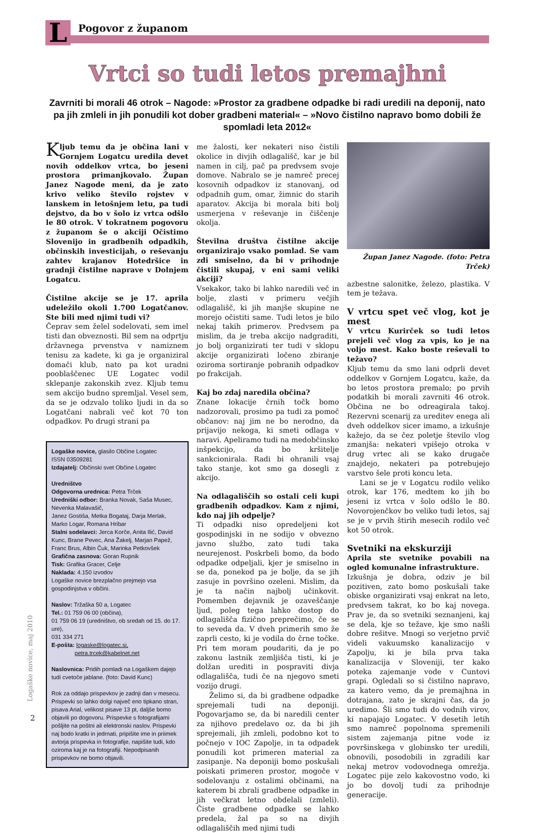L Pogovor z županom
Vrtci so tudi letos premajhni
Zavrniti bi morali 46 otrok – Nagode: »Prostor za gradbene odpadke bi radi uredili na deponij, nato pa jih zmleli in jih ponudili kot dober gradbeni material« – »Novo čistilno napravo bomo dobili že spomladi leta 2012«
Kljub temu da je občina lani v Gornjem Logatcu uredila devet novih oddelkov vrtca, bo jeseni prostora primanjkovalo. Župan Janez Nagode meni, da je zato krivo veliko število rojstev v lanskem in letošnjem letu, pa tudi dejstvo, da bo v šolo iz vrtca odšlo le 80 otrok. V tokratnem pogovoru z županom še o akciji Očistimo Slovenijo in gradbenih odpadkih, občinskih investicijah, o reševanju zahtev krajanov Hotedršice in gradnji čistilne naprave v Dolnjem Logatcu.
Čistilne akcije se je 17. aprila udeležilo okoli 1.700 Logatčanov. Ste bili med njimi tudi vi?
Čeprav sem želel sodelovati, sem imel tisti dan obveznosti. Bil sem na odprtju državnega prvenstva v namiznem tenisu za kadete, ki ga je organiziral domači klub, nato pa kot uradni pooblaščenec UE Logatec vodil sklepanje zakonskih zvez. Kljub temu sem akcijo budno spremljal. Vesel sem, da se je odzvalo toliko ljudi in da so Logatčani nabrali več kot 70 ton odpadkov. Po drugi strani pa
Logaške novice, glasilo Občine Logatec
ISSN 03509281
Izdajatelj: Občinski svet Občine Logatec
Uredništvo
Odgovorna urednica: Petra Trček
Uredniški odbor: Branka Novak, Saša Musec, Nevenka Malavašič,
Janez Gostiša, Metka Bogataj, Darja Merlak, Marko Logar, Romana Hribar
Stalni sodelavci: Jerca Korče, Anita Ilić, David Kunc, Brane Pevec, Ana Žakelj, Marjan Papež, Franc Brus, Albin Čuk, Marinka Petkovšek
Grafična zasnova: Goran Rupnik
Tisk: Grafika Gracer, Celje
Naklada: 4.150 izvodov
Logaške novice brezplačno prejmejo vsa gospodinjstva v občini.
Naslov: Tržaška 50 a, Logatec
Tel.: 01 759 06 00 (občina),
01 759 06 19 (uredništvo, ob sredah od 15. do 17. ure),
031 334 271
E-pošta: logaske@logatec.si,
petra.trcek@kabelnet.net
Naslovnica: Pridih pomladi na Logaškem dajejo tudi cvetoče jablane. (foto: David Kunc)
Rok za oddajo prispevkov je zadnji dan v mesecu. Prispevki so lahko dolgi največ eno tipkano stran, pisava Arial, velikost pisave 13 pt, daljše bomo objavili po dogovoru. Prispevke s fotografijami pošljite na poštni ali elektronski naslov. Prispevki naj bodo kratki in jedrnati, pripišite ime in priimek avtorja prispevka in fotografije, napišite tudi, kdo oziroma kaj je na fotografiji. Nepodpisanih prispevkov ne bomo objavili.
me žalosti, ker nekateri niso čistili okolice in divjih odlagališč, kar je bil namen in cilj, pač pa predvsem svoje domove. Nabralo se je namreč precej kosovnih odpadkov iz stanovanj, od odpadnih gum, omar, žimnic do starih aparatov. Akcija bi morala biti bolj usmerjena v reševanje in čiščenje okolja.
Številna društva čistilne akcije organizirajo vsako pomlad. Se vam zdi smiselno, da bi v prihodnje čistili skupaj, v eni sami veliki akciji?
Vsekakor, tako bi lahko naredili več in bolje, zlasti v primeru večjih odlagališč, ki jih manjše skupine ne morejo očistiti same. Tudi letos je bilo nekaj takih primerov. Predvsem pa mislim, da je treba akcijo nadgraditi, jo bolj organizirati ter tudi v sklopu akcije organizirati ločeno zbiranje oziroma sortiranje pobranih odpadkov po frakcijah.
Kaj bo zdaj naredila občina?
Znane lokacije črnih točk bomo nadzorovali, prosimo pa tudi za pomoč občanov: naj jim ne bo nerodno, da prijavijo nekoga, ki smeti odlaga v naravi. Apeliramo tudi na medobčinsko inšpekcijo, da bo kršitelje sankcionirala. Radi bi ohranili vsaj tako stanje, kot smo ga dosegli z akcijo.
Na odlagališčih so ostali celi kupi gradbenih odpadkov. Kam z njimi, kdo naj jih odpelje?
Ti odpadki niso opredeljeni kot gospodinjski in ne sodijo v obvezno javno službo, zato tudi taka neurejenost. Poskrbeli bomo, da bodo odpadke odpeljali, kjer je smiselno in se da, ponekod pa je bolje, da se jih zasuje in površino ozeleni. Mislim, da je ta način najbolj učinkovit. Pomemben dejavnik je ozaveščanje ljud, poleg tega lahko dostop do odlagališča fizično preprečimo, če se to seveda da. V dveh primerih smo že zaprli cesto, ki je vodila do črne točke. Pri tem moram poudariti, da je po zakonu lastnik zemljišča tisti, ki je dolžan urediti in pospraviti divja odlagališča, tudi če na njegovo smeti vozijo drugi.
Želimo si, da bi gradbene odpadke sprejemali tudi na deponiji. Pogovarjamo se, da bi naredili center za njihovo predelavo oz. da bi jih sprejemali, jih zmleli, podobno kot to počnejo v IOC Zapolje, in ta odpadek ponudili kot primeren material za zasipanje. Na deponiji bomo poskušali poiskati primeren prostor, mogoče v sodelovanju z ostalimi občinami, na katerem bi zbrali gradbene odpadke in jih večkrat letno obdelali (zmleli). Čiste gradbene odpadke se lahko predela, žal pa so na divjih odlagališčih med njimi tudi
Župan Janez Nagode. (foto: Petra Trček)
azbestne salonitke, železo, plastika. V tem je težava.
V vrtcu spet več vlog, kot je mest
V vrtcu Kurirček so tudi letos prejeli več vlog za vpis, ko je na voljo mest. Kako boste reševali to težavo?
Kljub temu da smo lani odprli devet oddelkov v Gornjem Logatcu, kaže, da bo letos prostora premalo; po prvih podatkih bi morali zavrniti 46 otrok. Občina ne bo odreagirala takoj. Rezervni scenarij za ureditev enega ali dveh oddelkov sicer imamo, a izkušnje kažejo, da se čez poletje število vlog zmanjša: nekateri vpišejo otroka v drug vrtec ali se kako drugače znajdejo, nekateri pa potrebujejo varstvo šele proti koncu leta.
Lani se je v Logatcu rodilo veliko otrok, kar 176, medtem ko jih bo jeseni iz vrtca v šolo odšlo le 80. Novorojenčkov bo veliko tudi letos, saj se je v prvih štirih mesecih rodilo več kot 50 otrok.
Svetniki na ekskurziji
Aprila ste svetnike povabili na ogled komunalne infrastrukture.
Izkušnja je dobra, odziv je bil pozitiven, zato bomo poskušali take obiske organizirati vsaj enkrat na leto, predvsem takrat, ko bo kaj novega. Prav je, da so svetniki seznanjeni, kaj se dela, kje so težave, kje smo našli dobre rešitve. Mnogi so verjetno prvič videli vakuumsko kanalizacijo v Zapolju, ki je bila prva taka kanalizacija v Sloveniji, ter kako poteka zajemanje vode v Cuntovi grapi. Ogledali so si čistilno napravo, za katero vemo, da je premajhna in dotrajana, zato je skrajni čas, da jo uredimo. Šli smo tudi do vodnih virov, ki napajajo Logatec. V desetih letih smo namreč popolnoma spremenili sistem zajemanja pitne vode iz površinskega v globinsko ter uredili, obnovili, posodobili in zgradili kar nekaj metrov vodovodnega omrežja. Logatec pije zelo kakovostno vodo, ki jo bo dovolj tudi za prihodnje generacije.
Logaške novice, maj 2010
2